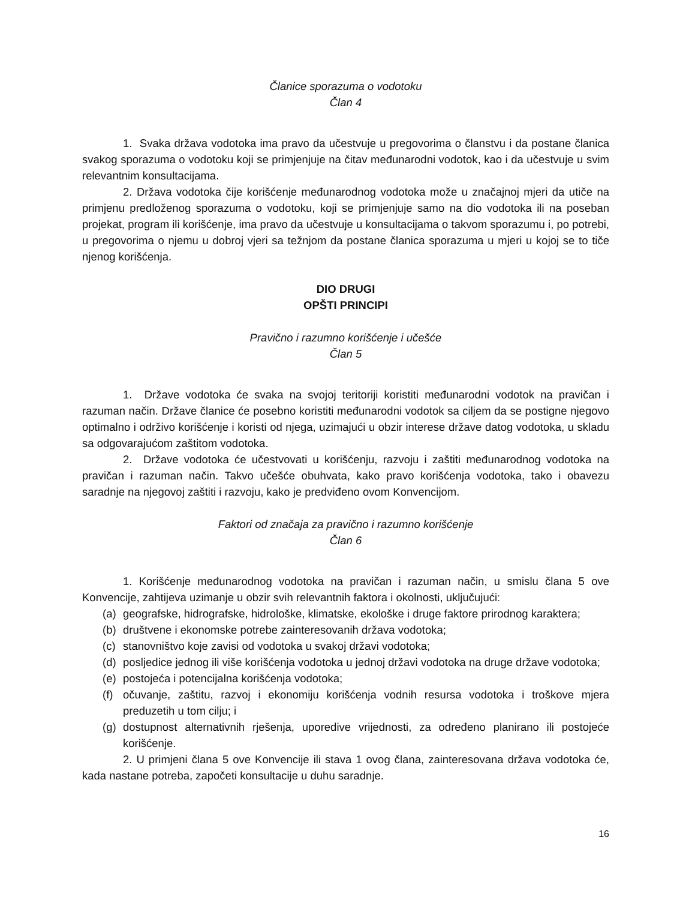Članice sporazuma o vodotoku
Član 4
1. Svaka država vodotoka ima pravo da učestvuje u pregovorima o članstvu i da postane članica svakog sporazuma o vodotoku koji se primjenjuje na čitav međunarodni vodotok, kao i da učestvuje u svim relevantnim konsultacijama.
2. Država vodotoka čije korišćenje međunarodnog vodotoka može u značajnoj mjeri da utiče na primjenu predloženog sporazuma o vodotoku, koji se primjenjuje samo na dio vodotoka ili na poseban projekat, program ili korišćenje, ima pravo da učestvuje u konsultacijama o takvom sporazumu i, po potrebi, u pregovorima o njemu u dobroj vjeri sa težnjom da postane članica sporazuma u mjeri u kojoj se to tiče njenog korišćenja.
DIO DRUGI
OPŠTI PRINCIPI
Pravično i razumno korišćenje i učešće
Član 5
1. Države vodotoka će svaka na svojoj teritoriji koristiti međunarodni vodotok na pravičan i razuman način. Države članice će posebno koristiti međunarodni vodotok sa ciljem da se postigne njegovo optimalno i održivo korišćenje i koristi od njega, uzimajući u obzir interese države datog vodotoka, u skladu sa odgovarajućom zaštitom vodotoka.
2. Države vodotoka će učestvovati u korišćenju, razvoju i zaštiti međunarodnog vodotoka na pravičan i razuman način. Takvo učešće obuhvata, kako pravo korišćenja vodotoka, tako i obavezu saradnje na njegovoj zaštiti i razvoju, kako je predviđeno ovom Konvencijom.
Faktori od značaja za pravično i razumno korišćenje
Član 6
1. Korišćenje međunarodnog vodotoka na pravičan i razuman način, u smislu člana 5 ove Konvencije, zahtijeva uzimanje u obzir svih relevantnih faktora i okolnosti, uključujući:
(a) geografske, hidrografske, hidrološke, klimatske, ekološke i druge faktore prirodnog karaktera;
(b) društvene i ekonomske potrebe zainteresovanih država vodotoka;
(c) stanovništvo koje zavisi od vodotoka u svakoj državi vodotoka;
(d) posljedice jednog ili više korišćenja vodotoka u jednoj državi vodotoka na druge države vodotoka;
(e) postojeća i potencijalna korišćenja vodotoka;
(f) očuvanje, zaštitu, razvoj i ekonomiju korišćenja vodnih resursa vodotoka i troškove mjera preduzetih u tom cilju; i
(g) dostupnost alternativnih rješenja, uporedive vrijednosti, za određeno planirano ili postojeće korišćenje.
2. U primjeni člana 5 ove Konvencije ili stava 1 ovog člana, zainteresovana država vodotoka će, kada nastane potreba, započeti konsultacije u duhu saradnje.
16